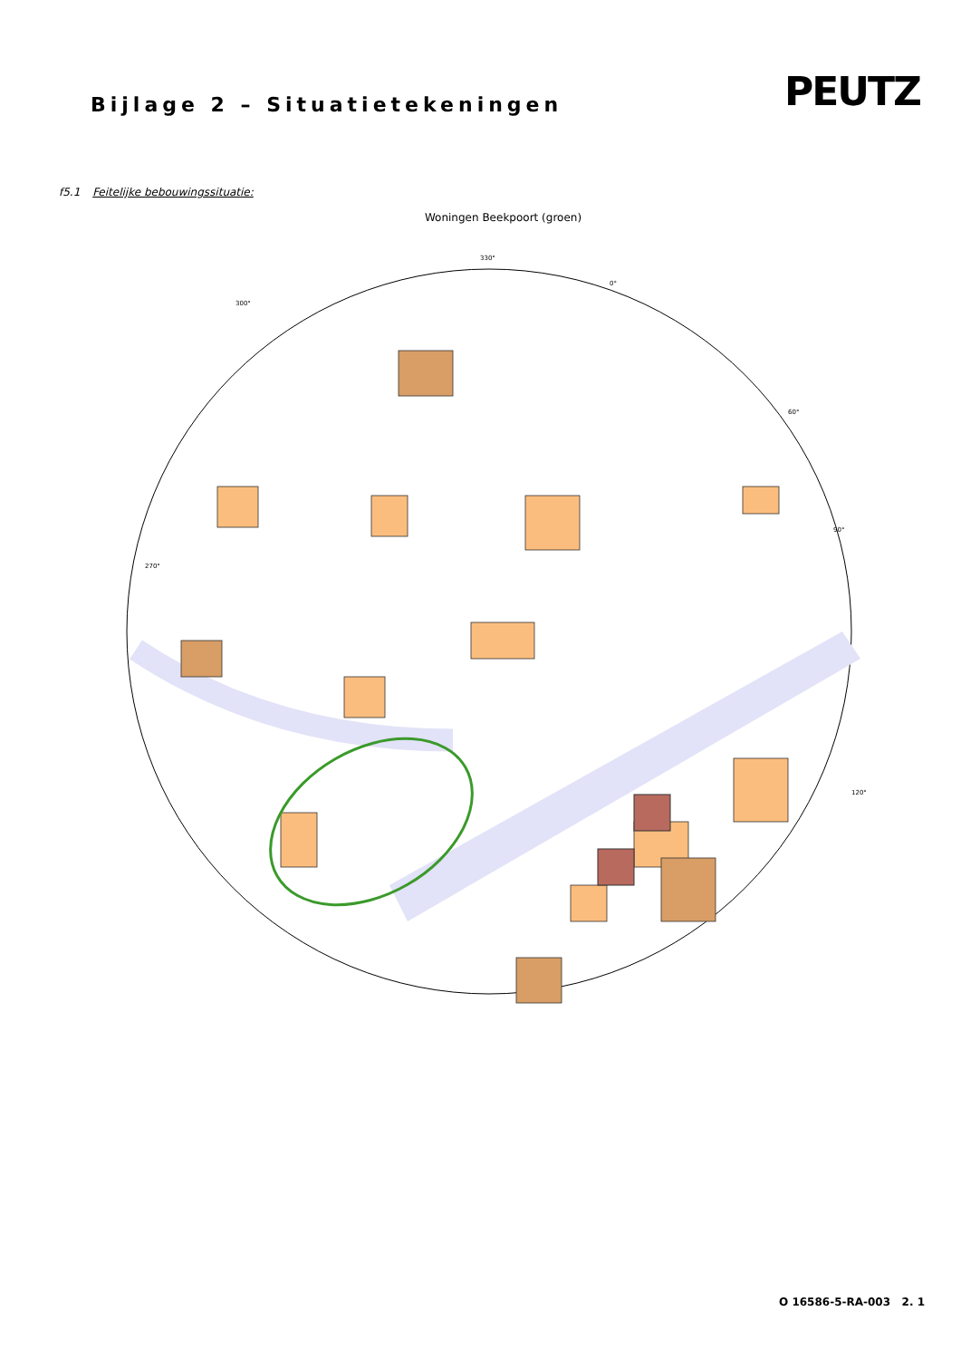Bijlage 2 – Situatietekeningen
PEUTZ
f5.1 Feitelijke bebouwingssituatie:
Woningen Beekpoort (groen)
330°
0°
300°
60°
270°
90°
120°
O 16586-5-RA-003 2. 1